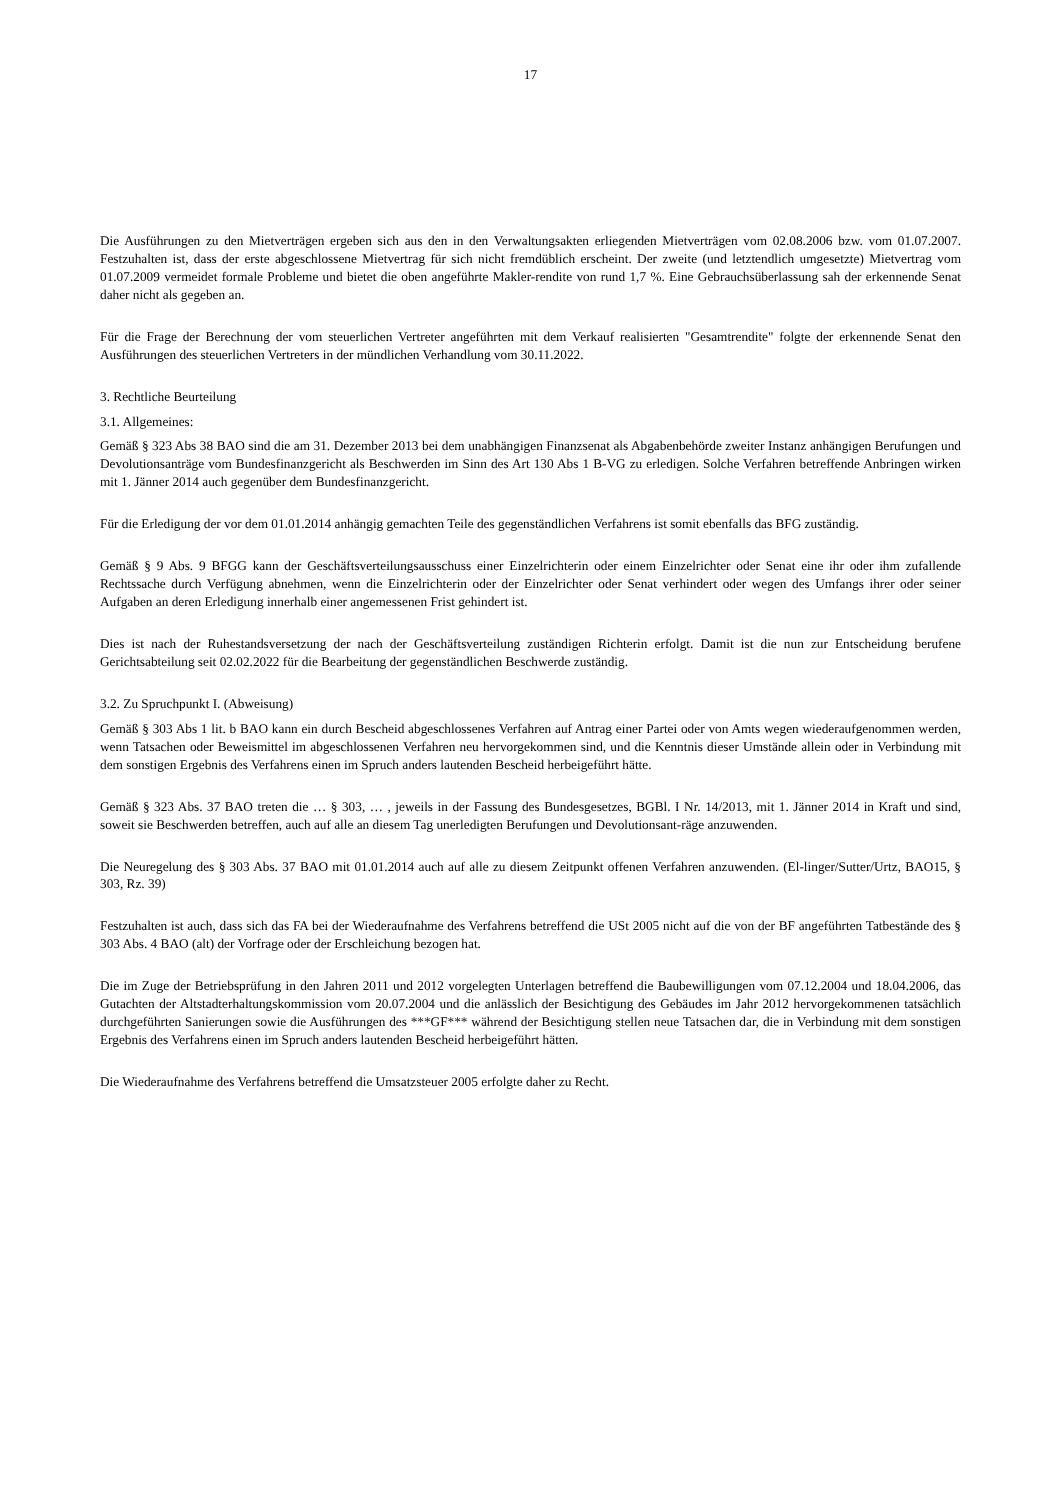17
Die Ausführungen zu den Mietverträgen ergeben sich aus den in den Verwaltungsakten erliegenden Mietverträgen vom 02.08.2006 bzw. vom 01.07.2007. Festzuhalten ist, dass der erste abgeschlossene Mietvertrag für sich nicht fremdüblich erscheint. Der zweite (und letztendlich umgesetzte) Mietvertrag vom 01.07.2009 vermeidet formale Probleme und bietet die oben angeführte Makler-rendite von rund 1,7 %. Eine Gebrauchsüberlassung sah der erkennende Senat daher nicht als gegeben an.
Für die Frage der Berechnung der vom steuerlichen Vertreter angeführten mit dem Verkauf realisierten "Gesamtrendite" folgte der erkennende Senat den Ausführungen des steuerlichen Vertreters in der mündlichen Verhandlung vom 30.11.2022.
3. Rechtliche Beurteilung
3.1. Allgemeines:
Gemäß § 323 Abs 38 BAO sind die am 31. Dezember 2013 bei dem unabhängigen Finanzsenat als Abgabenbehörde zweiter Instanz anhängigen Berufungen und Devolutionsanträge vom Bundesfinanzgericht als Beschwerden im Sinn des Art 130 Abs 1 B-VG zu erledigen. Solche Verfahren betreffende Anbringen wirken mit 1. Jänner 2014 auch gegenüber dem Bundesfinanzgericht.
Für die Erledigung der vor dem 01.01.2014 anhängig gemachten Teile des gegenständlichen Verfahrens ist somit ebenfalls das BFG zuständig.
Gemäß § 9 Abs. 9 BFGG kann der Geschäftsverteilungsausschuss einer Einzelrichterin oder einem Einzelrichter oder Senat eine ihr oder ihm zufallende Rechtssache durch Verfügung abnehmen, wenn die Einzelrichterin oder der Einzelrichter oder Senat verhindert oder wegen des Umfangs ihrer oder seiner Aufgaben an deren Erledigung innerhalb einer angemessenen Frist gehindert ist.
Dies ist nach der Ruhestandsversetzung der nach der Geschäftsverteilung zuständigen Richterin erfolgt. Damit ist die nun zur Entscheidung berufene Gerichtsabteilung seit 02.02.2022 für die Bearbeitung der gegenständlichen Beschwerde zuständig.
3.2. Zu Spruchpunkt I. (Abweisung)
Gemäß § 303 Abs 1 lit. b BAO kann ein durch Bescheid abgeschlossenes Verfahren auf Antrag einer Partei oder von Amts wegen wiederaufgenommen werden, wenn Tatsachen oder Beweismittel im abgeschlossenen Verfahren neu hervorgekommen sind, und die Kenntnis dieser Umstände allein oder in Verbindung mit dem sonstigen Ergebnis des Verfahrens einen im Spruch anders lautenden Bescheid herbeigeführt hätte.
Gemäß § 323 Abs. 37 BAO treten die … § 303, … , jeweils in der Fassung des Bundesgesetzes, BGBl. I Nr. 14/2013, mit 1. Jänner 2014 in Kraft und sind, soweit sie Beschwerden betreffen, auch auf alle an diesem Tag unerledigten Berufungen und Devolutionsant-räge anzuwenden.
Die Neuregelung des § 303 Abs. 37 BAO mit 01.01.2014 auch auf alle zu diesem Zeitpunkt offenen Verfahren anzuwenden. (El-linger/Sutter/Urtz, BAO15, § 303, Rz. 39)
Festzuhalten ist auch, dass sich das FA bei der Wiederaufnahme des Verfahrens betreffend die USt 2005 nicht auf die von der BF angeführten Tatbestände des § 303 Abs. 4 BAO (alt) der Vorfrage oder der Erschleichung bezogen hat.
Die im Zuge der Betriebsprüfung in den Jahren 2011 und 2012 vorgelegten Unterlagen betreffend die Baubewilligungen vom 07.12.2004 und 18.04.2006, das Gutachten der Altstadterhaltungskommission vom 20.07.2004 und die anlässlich der Besichtigung des Gebäudes im Jahr 2012 hervorgekommenen tatsächlich durchgeführten Sanierungen sowie die Ausführungen des ***GF*** während der Besichtigung stellen neue Tatsachen dar, die in Verbindung mit dem sonstigen Ergebnis des Verfahrens einen im Spruch anders lautenden Bescheid herbeigeführt hätten.
Die Wiederaufnahme des Verfahrens betreffend die Umsatzsteuer 2005 erfolgte daher zu Recht.